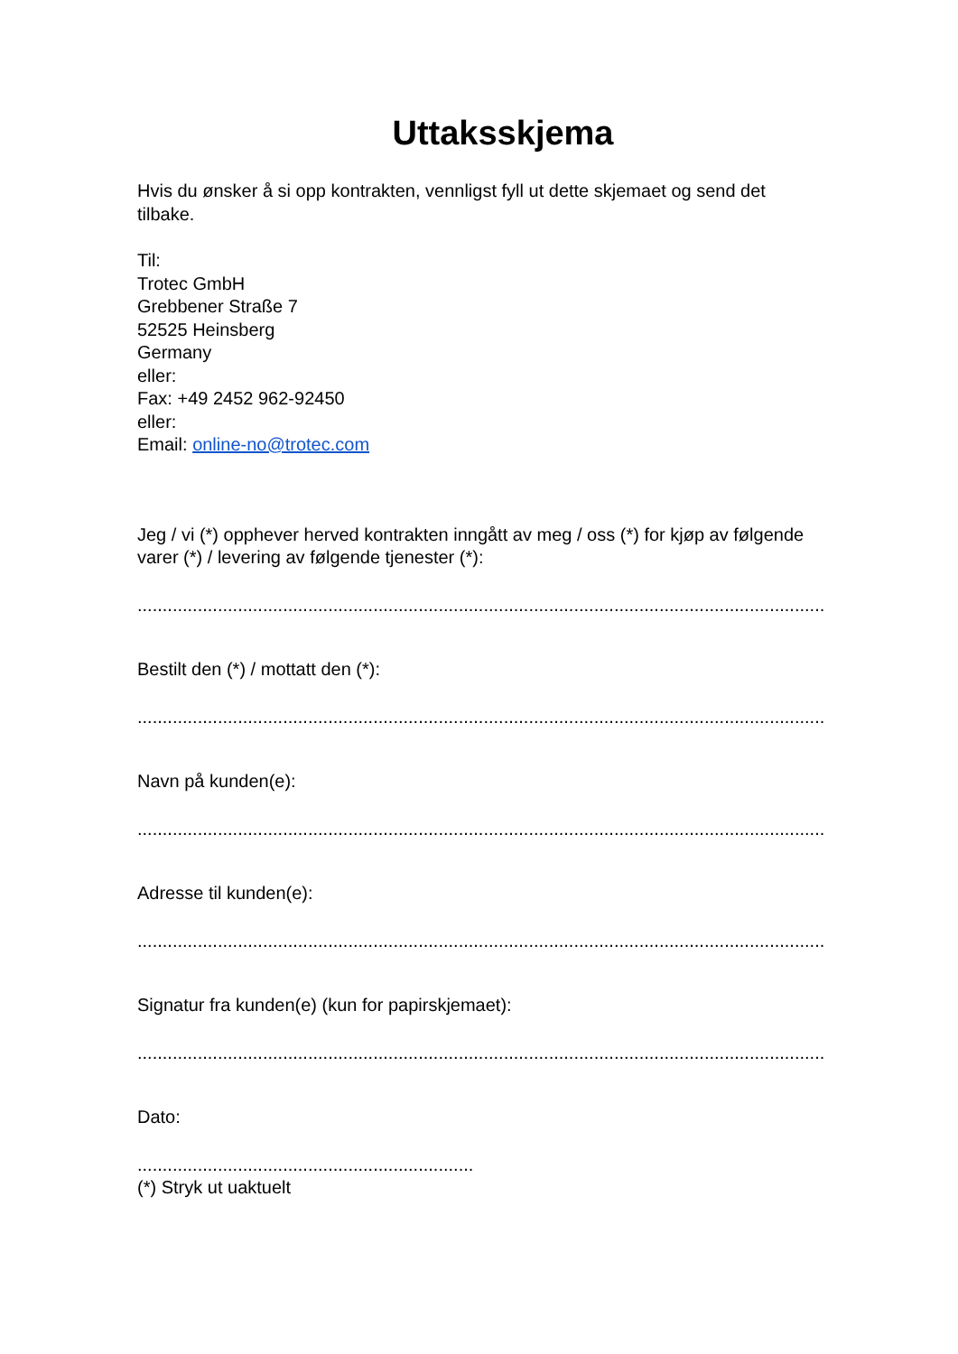Uttaksskjema
Hvis du ønsker å si opp kontrakten, vennligst fyll ut dette skjemaet og send det tilbake.
Til:
Trotec GmbH
Grebbener Straße 7
52525 Heinsberg
Germany
eller:
Fax: +49 2452 962-92450
eller:
Email: online-no@trotec.com
Jeg / vi (*) opphever herved kontrakten inngått av meg / oss (*) for kjøp av følgende varer (*) / levering av følgende tjenester (*):
...........................................................................................................................................
Bestilt den (*) / mottatt den (*):
...........................................................................................................................................
Navn på kunden(e):
...........................................................................................................................................
Adresse til kunden(e):
...........................................................................................................................................
Signatur fra kunden(e) (kun for papirskjemaet):
...........................................................................................................................................
Dato:
...................................................................
(*) Stryk ut uaktuelt